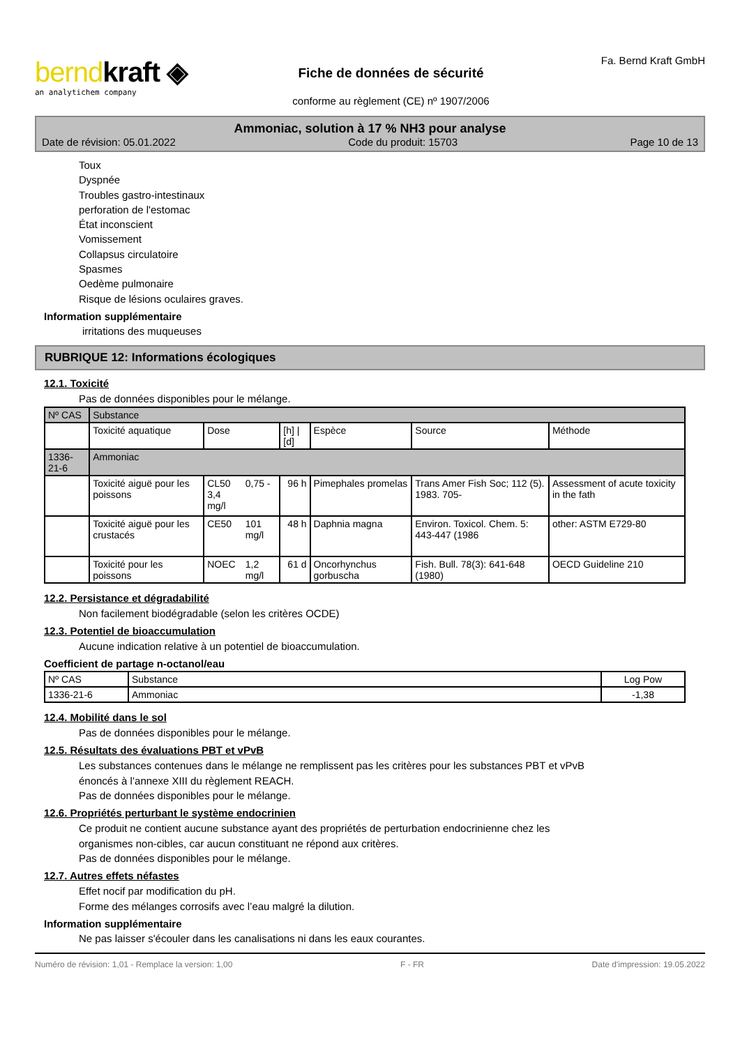berndkraft ◈
an analytichem company
Fiche de données de sécurité
conforme au règlement (CE) nº 1907/2006
Fa. Bernd Kraft GmbH
Ammoniac, solution à 17 % NH3 pour analyse
Date de révision: 05.01.2022 Code du produit: 15703 Page 10 de 13
Toux
Dyspnée
Troubles gastro-intestinaux
perforation de l'estomac
État inconscient
Vomissement
Collapsus circulatoire
Spasmes
Oedème pulmonaire
Risque de lésions oculaires graves.
Information supplémentaire
irritations des muqueuses
RUBRIQUE 12: Informations écologiques
12.1. Toxicité
Pas de données disponibles pour le mélange.
| Nº CAS | Substance | | | | | | |
| | Toxicité aquatique | Dose | | [h] / [d] | Espèce | Source | Méthode |
| 1336-21-6 | Ammoniac | | | | | | |
| | Toxicité aiguë pour les poissons | CL50 3,4 mg/l | 0,75 - | 96 h | Pimephales promelas | Trans Amer Fish Soc; 112 (5). 1983. 705- | Assessment of acute toxicity in the fath |
| | Toxicité aiguë pour les crustacés | CE50 | 101 mg/l | 48 h | Daphnia magna | Environ. Toxicol. Chem. 5: 443-447 (1986 | other: ASTM E729-80 |
| | Toxicité pour les poissons | NOEC | 1,2 mg/l | 61 d | Oncorhynchus gorbuscha | Fish. Bull. 78(3): 641-648 (1980) | OECD Guideline 210 |
12.2. Persistance et dégradabilité
Non facilement biodégradable (selon les critères OCDE)
12.3. Potentiel de bioaccumulation
Aucune indication relative à un potentiel de bioaccumulation.
Coefficient de partage n-octanol/eau
| Nº CAS | Substance | Log Pow |
| 1336-21-6 | Ammoniac | -1,38 |
12.4. Mobilité dans le sol
Pas de données disponibles pour le mélange.
12.5. Résultats des évaluations PBT et vPvB
Les substances contenues dans le mélange ne remplissent pas les critères pour les substances PBT et vPvB
énoncés à l’annexe XIII du règlement REACH.
Pas de données disponibles pour le mélange.
12.6. Propriétés perturbant le système endocrinien
Ce produit ne contient aucune substance ayant des propriétés de perturbation endocrinienne chez les
organismes non-cibles, car aucun constituant ne répond aux critères.
Pas de données disponibles pour le mélange.
12.7. Autres effets néfastes
Effet nocif par modification du pH.
Forme des mélanges corrosifs avec l’eau malgré la dilution.
Information supplémentaire
Ne pas laisser s'écouler dans les canalisations ni dans les eaux courantes.
Numéro de révision: 1,01 - Remplace la version: 1,00 F - FR Date d'impression: 19.05.2022